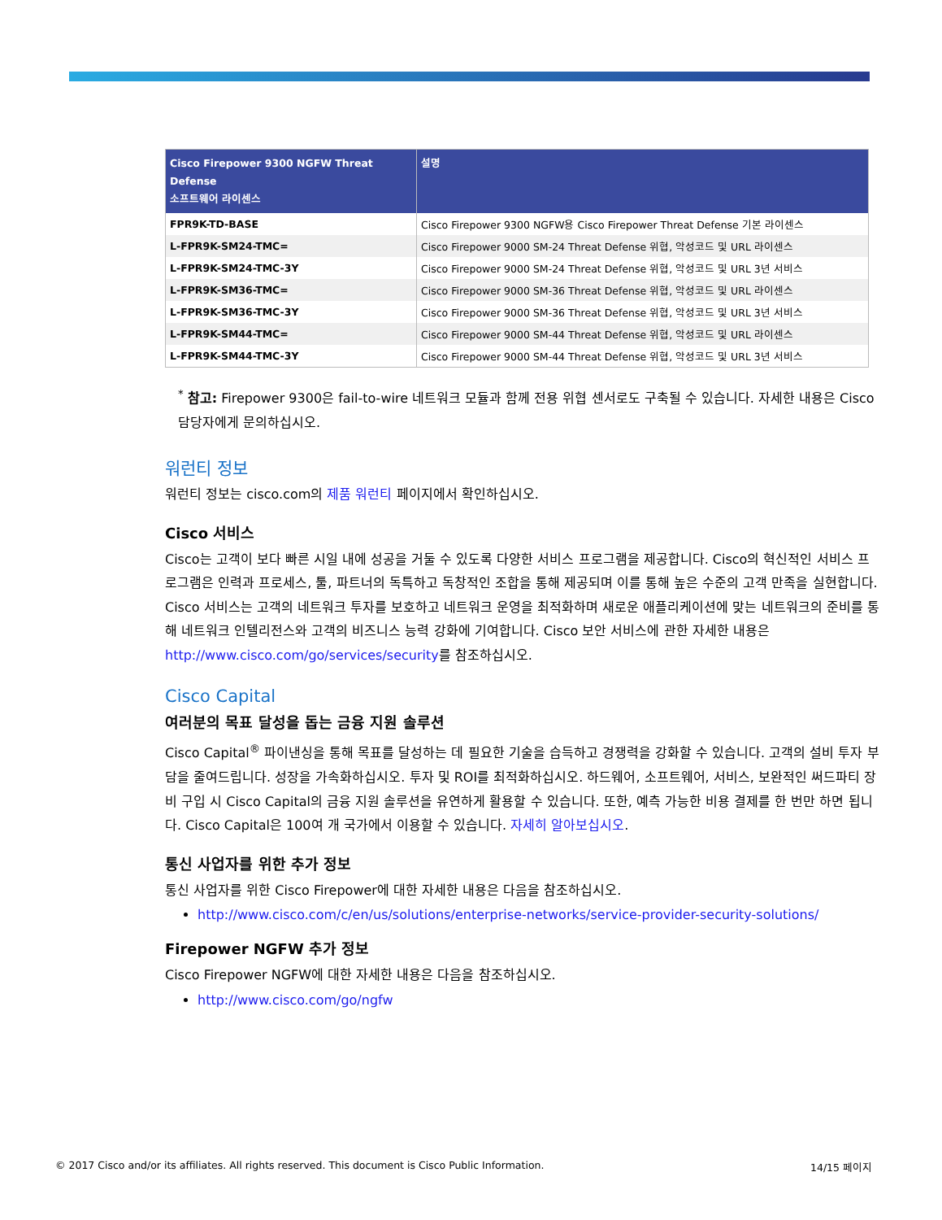| Cisco Firepower 9300 NGFW Threat Defense 소프트웨어 라이센스 | 설명 |
| --- | --- |
| FPR9K-TD-BASE | Cisco Firepower 9300 NGFW용 Cisco Firepower Threat Defense 기본 라이센스 |
| L-FPR9K-SM24-TMC= | Cisco Firepower 9000 SM-24 Threat Defense 위협, 악성코드 및 URL 라이센스 |
| L-FPR9K-SM24-TMC-3Y | Cisco Firepower 9000 SM-24 Threat Defense 위협, 악성코드 및 URL 3년 서비스 |
| L-FPR9K-SM36-TMC= | Cisco Firepower 9000 SM-36 Threat Defense 위협, 악성코드 및 URL 라이센스 |
| L-FPR9K-SM36-TMC-3Y | Cisco Firepower 9000 SM-36 Threat Defense 위협, 악성코드 및 URL 3년 서비스 |
| L-FPR9K-SM44-TMC= | Cisco Firepower 9000 SM-44 Threat Defense 위협, 악성코드 및 URL 라이센스 |
| L-FPR9K-SM44-TMC-3Y | Cisco Firepower 9000 SM-44 Threat Defense 위협, 악성코드 및 URL 3년 서비스 |
<sup>*</sup> 참고: Firepower 9300은 fail-to-wire 네트워크 모듈과 함께 전용 위협 센서로도 구축될 수 있습니다. 자세한 내용은 Cisco 담당자에게 문의하십시오.
워런티 정보
워런티 정보는 cisco.com의 제품 워런티 페이지에서 확인하십시오.
Cisco 서비스
Cisco는 고객이 보다 빠른 시일 내에 성공을 거둘 수 있도록 다양한 서비스 프로그램을 제공합니다. Cisco의 혁신적인 서비스 프로그램은 인력과 프로세스, 툴, 파트너의 독특하고 독창적인 조합을 통해 제공되며 이를 통해 높은 수준의 고객 만족을 실현합니다. Cisco 서비스는 고객의 네트워크 투자를 보호하고 네트워크 운영을 최적화하며 새로운 애플리케이션에 맞는 네트워크의 준비를 통해 네트워크 인텔리전스와 고객의 비즈니스 능력 강화에 기여합니다. Cisco 보안 서비스에 관한 자세한 내용은 http://www.cisco.com/go/services/security를 참조하십시오.
Cisco Capital
여러분의 목표 달성을 돕는 금융 지원 솔루션
Cisco Capital<sup>®</sup> 파이낸싱을 통해 목표를 달성하는 데 필요한 기술을 습득하고 경쟁력을 강화할 수 있습니다. 고객의 설비 투자 부담을 줄여드립니다. 성장을 가속화하십시오. 투자 및 ROI를 최적화하십시오. 하드웨어, 소프트웨어, 서비스, 보완적인 써드파티 장비 구입 시 Cisco Capital의 금융 지원 솔루션을 유연하게 활용할 수 있습니다. 또한, 예측 가능한 비용 결제를 한 번만 하면 됩니다. Cisco Capital은 100여 개 국가에서 이용할 수 있습니다. 자세히 알아보십시오.
통신 사업자를 위한 추가 정보
통신 사업자를 위한 Cisco Firepower에 대한 자세한 내용은 다음을 참조하십시오.
http://www.cisco.com/c/en/us/solutions/enterprise-networks/service-provider-security-solutions/
Firepower NGFW 추가 정보
Cisco Firepower NGFW에 대한 자세한 내용은 다음을 참조하십시오.
http://www.cisco.com/go/ngfw
© 2017 Cisco and/or its affiliates. All rights reserved. This document is Cisco Public Information. 14/15 페이지